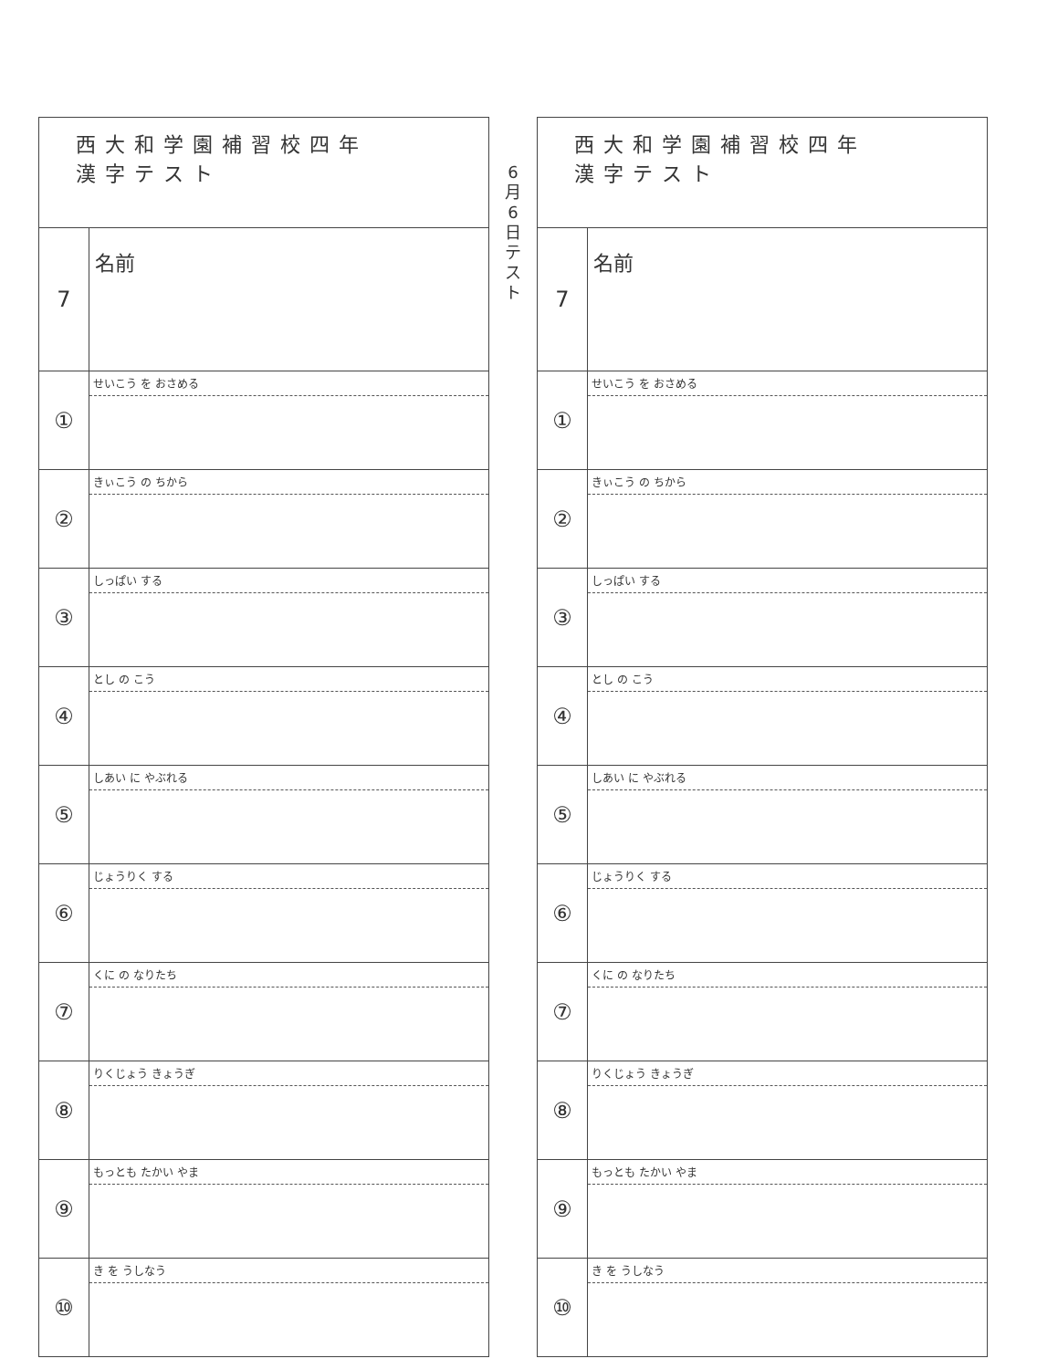| 西大和学園補習校四年 漢字テスト | |
| 7 | 名前 |
| ① | せいこう を おさめる |
| ② | きぃこう の ちから |
| ③ | しっぱい する |
| ④ | とし の こう |
| ⑤ | しあい に やぶれる |
| ⑥ | じょうりく する |
| ⑦ | くに の なりたち |
| ⑧ | りくじょう きょうぎ |
| ⑨ | もっとも たかい やま |
| ⑩ | き を うしなう |
6
月
6
日
テ
ス
ト
| 西大和学園補習校四年 漢字テスト | |
| 7 | 名前 |
| ① | せいこう を おさめる |
| ② | きぃこう の ちから |
| ③ | しっぱい する |
| ④ | とし の こう |
| ⑤ | しあい に やぶれる |
| ⑥ | じょうりく する |
| ⑦ | くに の なりたち |
| ⑧ | りくじょう きょうぎ |
| ⑨ | もっとも たかい やま |
| ⑩ | き を うしなう |